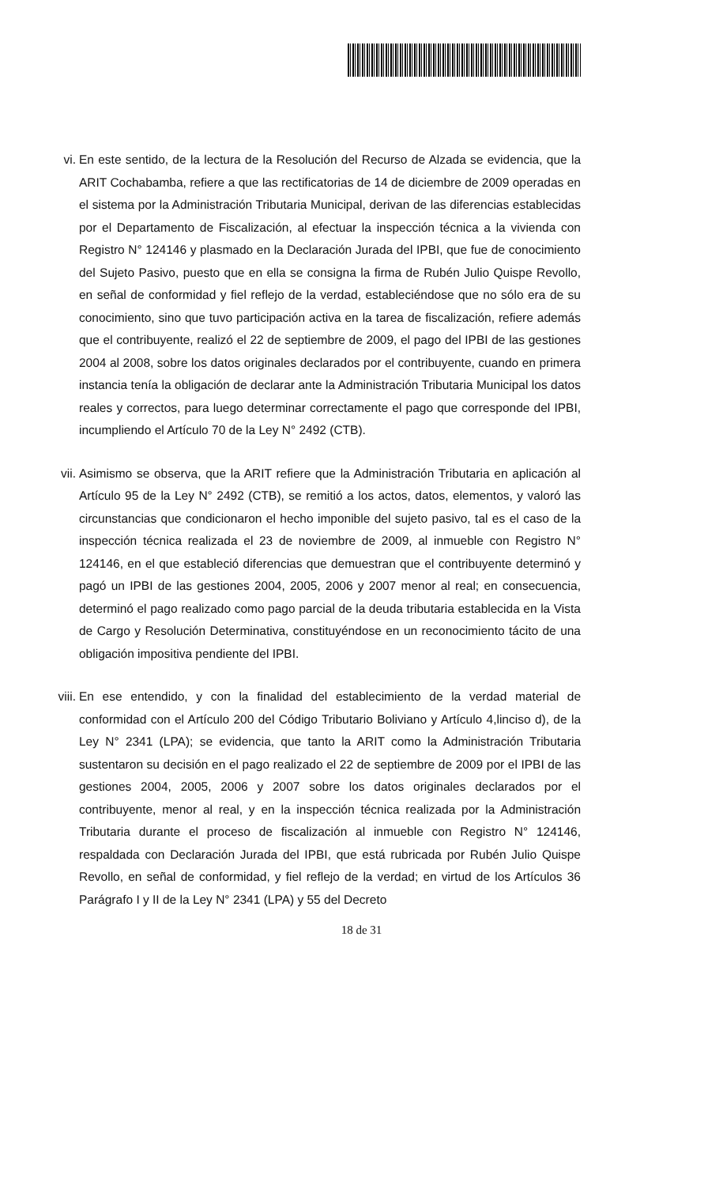vi. En este sentido, de la lectura de la Resolución del Recurso de Alzada se evidencia, que la ARIT Cochabamba, refiere a que las rectificatorias de 14 de diciembre de 2009 operadas en el sistema por la Administración Tributaria Municipal, derivan de las diferencias establecidas por el Departamento de Fiscalización, al efectuar la inspección técnica a la vivienda con Registro N° 124146 y plasmado en la Declaración Jurada del IPBI, que fue de conocimiento del Sujeto Pasivo, puesto que en ella se consigna la firma de Rubén Julio Quispe Revollo, en señal de conformidad y fiel reflejo de la verdad, estableciéndose que no sólo era de su conocimiento, sino que tuvo participación activa en la tarea de fiscalización, refiere además que el contribuyente, realizó el 22 de septiembre de 2009, el pago del IPBI de las gestiones 2004 al 2008, sobre los datos originales declarados por el contribuyente, cuando en primera instancia tenía la obligación de declarar ante la Administración Tributaria Municipal los datos reales y correctos, para luego determinar correctamente el pago que corresponde del IPBI, incumpliendo el Artículo 70 de la Ley N° 2492 (CTB).
vii. Asimismo se observa, que la ARIT refiere que la Administración Tributaria en aplicación al Artículo 95 de la Ley N° 2492 (CTB), se remitió a los actos, datos, elementos, y valoró las circunstancias que condicionaron el hecho imponible del sujeto pasivo, tal es el caso de la inspección técnica realizada el 23 de noviembre de 2009, al inmueble con Registro N° 124146, en el que estableció diferencias que demuestran que el contribuyente determinó y pagó un IPBI de las gestiones 2004, 2005, 2006 y 2007 menor al real; en consecuencia, determinó el pago realizado como pago parcial de la deuda tributaria establecida en la Vista de Cargo y Resolución Determinativa, constituyéndose en un reconocimiento tácito de una obligación impositiva pendiente del IPBI.
viii. En ese entendido, y con la finalidad del establecimiento de la verdad material de conformidad con el Artículo 200 del Código Tributario Boliviano y Artículo 4,linciso d), de la Ley N° 2341 (LPA); se evidencia, que tanto la ARIT como la Administración Tributaria sustentaron su decisión en el pago realizado el 22 de septiembre de 2009 por el IPBI de las gestiones 2004, 2005, 2006 y 2007 sobre los datos originales declarados por el contribuyente, menor al real, y en la inspección técnica realizada por la Administración Tributaria durante el proceso de fiscalización al inmueble con Registro N° 124146, respaldada con Declaración Jurada del IPBI, que está rubricada por Rubén Julio Quispe Revollo, en señal de conformidad, y fiel reflejo de la verdad; en virtud de los Artículos 36 Parágrafo I y II de la Ley N° 2341 (LPA) y 55 del Decreto
18 de 31